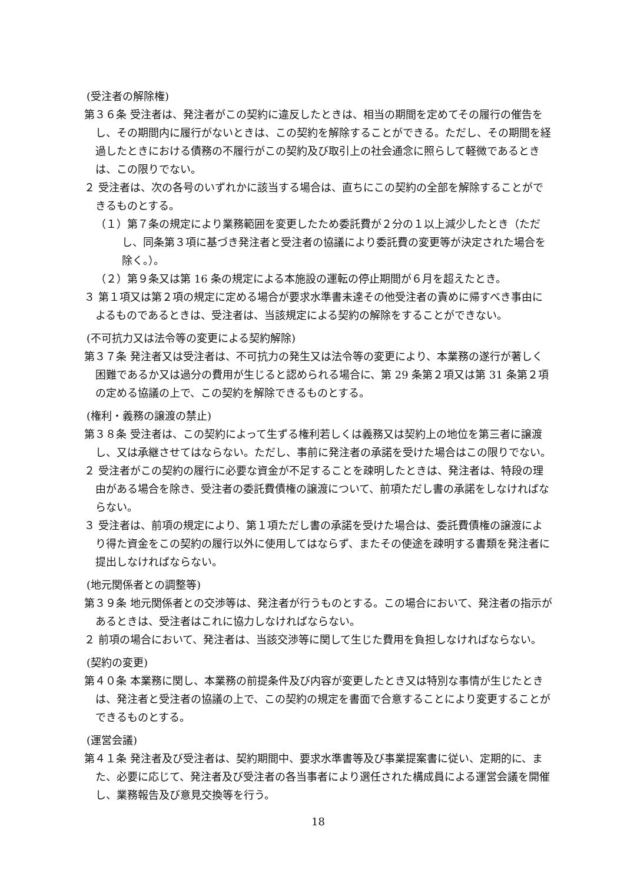(受注者の解除権)
第３６条 受注者は、発注者がこの契約に違反したときは、相当の期間を定めてその履行の催告をし、その期間内に履行がないときは、この契約を解除することができる。ただし、その期間を経過したときにおける債務の不履行がこの契約及び取引上の社会通念に照らして軽微であるときは、この限りでない。
２ 受注者は、次の各号のいずれかに該当する場合は、直ちにこの契約の全部を解除することができるものとする。
（１）第７条の規定により業務範囲を変更したため委託費が２分の１以上減少したとき（ただし、同条第３項に基づき発注者と受注者の協議により委託費の変更等が決定された場合を除く。）。
（２）第９条又は第 16 条の規定による本施設の運転の停止期間が６月を超えたとき。
３ 第１項又は第２項の規定に定める場合が要求水準書未達その他受注者の責めに帰すべき事由によるものであるときは、受注者は、当該規定による契約の解除をすることができない。
(不可抗力又は法令等の変更による契約解除)
第３７条 発注者又は受注者は、不可抗力の発生又は法令等の変更により、本業務の遂行が著しく困難であるか又は過分の費用が生じると認められる場合に、第 29 条第２項又は第 31 条第２項の定める協議の上で、この契約を解除できるものとする。
(権利・義務の譲渡の禁止)
第３８条 受注者は、この契約によって生ずる権利若しくは義務又は契約上の地位を第三者に譲渡し、又は承継させてはならない。ただし、事前に発注者の承諾を受けた場合はこの限りでない。
２ 受注者がこの契約の履行に必要な資金が不足することを疎明したときは、発注者は、特段の理由がある場合を除き、受注者の委託費債権の譲渡について、前項ただし書の承諾をしなければならない。
３ 受注者は、前項の規定により、第１項ただし書の承諾を受けた場合は、委託費債権の譲渡により得た資金をこの契約の履行以外に使用してはならず、またその使途を疎明する書類を発注者に提出しなければならない。
(地元関係者との調整等)
第３９条 地元関係者との交渉等は、発注者が行うものとする。この場合において、発注者の指示があるときは、受注者はこれに協力しなければならない。
２ 前項の場合において、発注者は、当該交渉等に関して生じた費用を負担しなければならない。
(契約の変更)
第４０条 本業務に関し、本業務の前提条件及び内容が変更したとき又は特別な事情が生じたときは、発注者と受注者の協議の上で、この契約の規定を書面で合意することにより変更することができるものとする。
(運営会議)
第４１条 発注者及び受注者は、契約期間中、要求水準書等及び事業提案書に従い、定期的に、また、必要に応じて、発注者及び受注者の各当事者により選任された構成員による運営会議を開催し、業務報告及び意見交換等を行う。
18